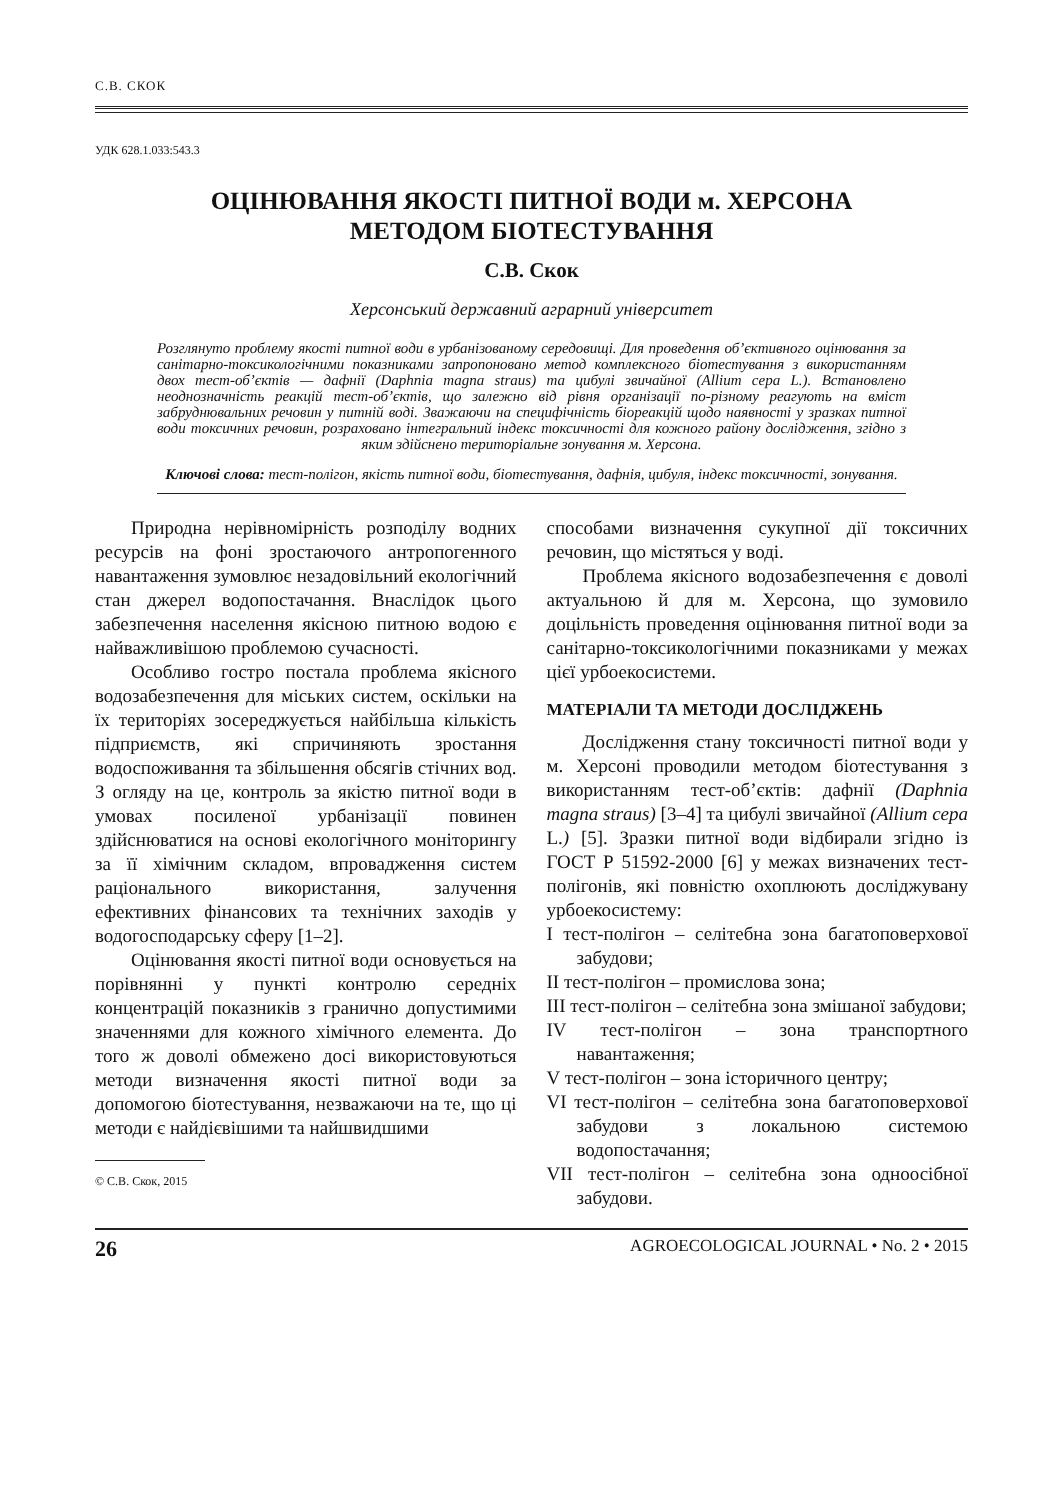С.В. СКОК
УДК 628.1.033:543.3
ОЦІНЮВАННЯ ЯКОСТІ ПИТНОЇ ВОДИ м. ХЕРСОНА
МЕТОДОМ БІОТЕСТУВАННЯ
С.В. Скок
Херсонський державний аграрний університет
Розглянуто проблему якості питної води в урбанізованому середовищі. Для проведення об’єктивного оцінювання за санітарно-токсикологічними показниками запропоновано метод комплексного біотестування з використанням двох тест-об’єктів — дафнії (Daphnia magna straus) та цибулі звичайної (Allium cepa L.). Встановлено неоднозначність реакцій тест-об’єктів, що залежно від рівня організації по-різному реагують на вміст забруднювальних речовин у питній воді. Зважаючи на специфічність біореакцій щодо наявності у зразках питної води токсичних речовин, розраховано інтегральний індекс токсичності для кожного району дослідження, згідно з яким здійснено територіальне зонування м. Херсона.
Ключові слова: тест-полігон, якість питної води, біотестування, дафнія, цибуля, індекс токсичності, зонування.
Природна нерівномірність розподілу водних ресурсів на фоні зростаючого антропогенного навантаження зумовлює незадовільний екологічний стан джерел водопостачання. Внаслідок цього забезпечення населення якісною питною водою є найважливішою проблемою сучасності.
Особливо гостро постала проблема якісного водозабезпечення для міських систем, оскільки на їх територіях зосереджується найбільша кількість підприємств, які спричиняють зростання водоспоживання та збільшення обсягів стічних вод. З огляду на це, контроль за якістю питної води в умовах посиленої урбанізації повинен здійснюватися на основі екологічного моніторингу за її хімічним складом, впровадження систем раціонального використання, залучення ефективних фінансових та технічних заходів у водогосподарську сферу [1–2].
Оцінювання якості питної води основується на порівнянні у пункті контролю середніх концентрацій показників з гранично допустимими значеннями для кожного хімічного елемента. До того ж доволі обмежено досі використовуються методи визначення якості питної води за допомогою біотестування, незважаючи на те, що ці методи є найдієвішими та найшвидшими
© С.В. Скок, 2015
способами визначення сукупної дії токсичних речовин, що містяться у воді.
Проблема якісного водозабезпечення є доволі актуальною й для м. Херсона, що зумовило доцільність проведення оцінювання питної води за санітарно-токсикологічними показниками у межах цієї урбоекосистеми.
МАТЕРІАЛИ ТА МЕТОДИ ДОСЛІДЖЕНЬ
Дослідження стану токсичності питної води у м. Херсоні проводили методом біотестування з використанням тест-об’єктів: дафнії (Daphnia magna straus) [3–4] та цибулі звичайної (Allium cepa L.) [5]. Зразки питної води відбирали згідно із ГОСТ Р 51592-2000 [6] у межах визначених тест-полігонів, які повністю охоплюють досліджувану урбоекосистему:
I тест-полігон – селітебна зона багатоповерхової забудови;
II тест-полігон – промислова зона;
III тест-полігон – селітебна зона змішаної забудови;
IV тест-полігон – зона транспортного навантаження;
V тест-полігон – зона історичного центру;
VI тест-полігон – селітебна зона багатоповерхової забудови з локальною системою водопостачання;
VII тест-полігон – селітебна зона одноосібної забудови.
26 AGROECOLOGICAL JOURNAL • No. 2 • 2015